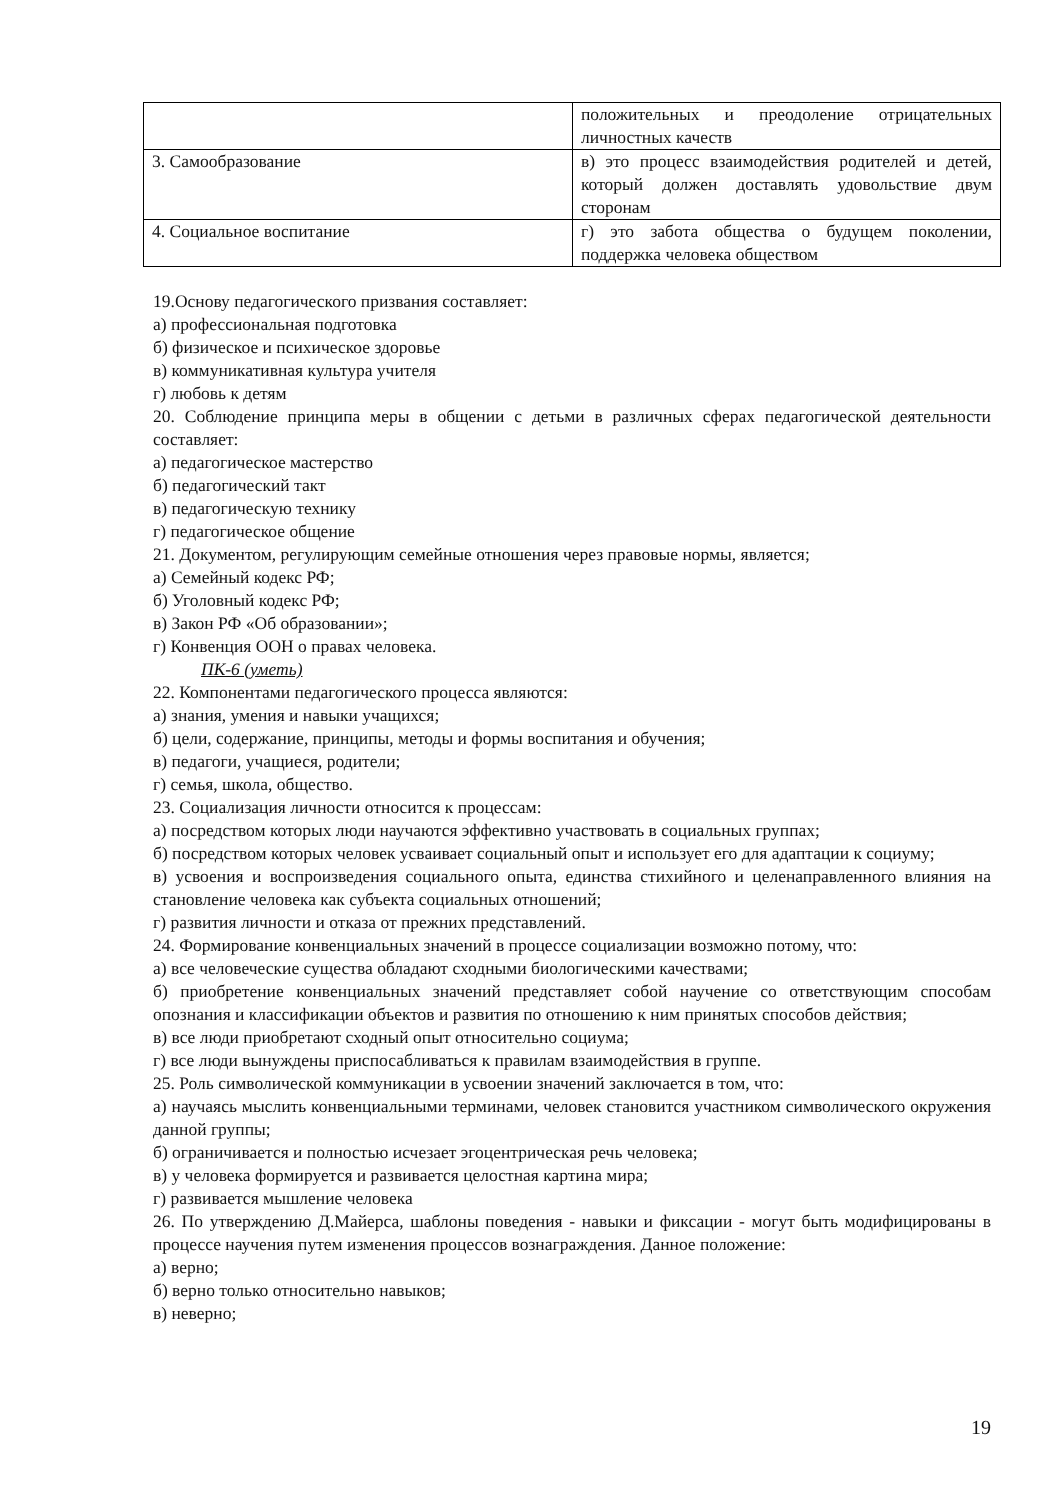| | положительных и преодоление отрицательных личностных качеств |
| 3. Самообразование | в) это процесс взаимодействия родителей и детей, который должен доставлять удовольствие двум сторонам |
| 4. Социальное воспитание | г) это забота общества о будущем поколении, поддержка человека обществом |
19.Основу педагогического призвания составляет:
а) профессиональная подготовка
б) физическое и психическое здоровье
в) коммуникативная культура учителя
г) любовь к детям
20. Соблюдение принципа меры в общении с детьми в различных сферах педагогической деятельности составляет:
а) педагогическое мастерство
б) педагогический такт
в) педагогическую технику
г) педагогическое общение
21. Документом, регулирующим семейные отношения через правовые нормы, является;
а) Семейный кодекс РФ;
б) Уголовный кодекс РФ;
в) Закон РФ «Об образовании»;
г) Конвенция ООН о правах человека.
ПК-6 (уметь)
22. Компонентами педагогического процесса являются:
а) знания, умения и навыки учащихся;
б) цели, содержание, принципы, методы и формы воспитания и обучения;
в) педагоги, учащиеся, родители;
г) семья, школа, общество.
23. Социализация личности относится к процессам:
а) посредством которых люди научаются эффективно участвовать в социальных группах;
б) посредством которых человек усваивает социальный опыт и использует его для адаптации к социуму;
в) усвоения и воспроизведения социального опыта, единства стихийного и целенаправленного влияния на становление человека как субъекта социальных отношений;
г) развития личности и отказа от прежних представлений.
24. Формирование конвенциальных значений в процессе социализации возможно потому, что:
а) все человеческие существа обладают сходными биологическими качествами;
б) приобретение конвенциальных значений представляет собой научение со ответствующим способам опознания и классификации объектов и развития по отношению к ним принятых способов действия;
в) все люди приобретают сходный опыт относительно социума;
г) все люди вынуждены приспосабливаться к правилам взаимодействия в группе.
25. Роль символической коммуникации в усвоении значений заключается в том, что:
а) научаясь мыслить конвенциальными терминами, человек становится участником символического окружения данной группы;
б) ограничивается и полностью исчезает эгоцентрическая речь человека;
в) у человека формируется и развивается целостная картина мира;
г) развивается мышление человека
26. По утверждению Д.Майерса, шаблоны поведения - навыки и фиксации - могут быть модифицированы в процессе научения путем изменения процессов вознаграждения. Данное положение:
а) верно;
б) верно только относительно навыков;
в) неверно;
19